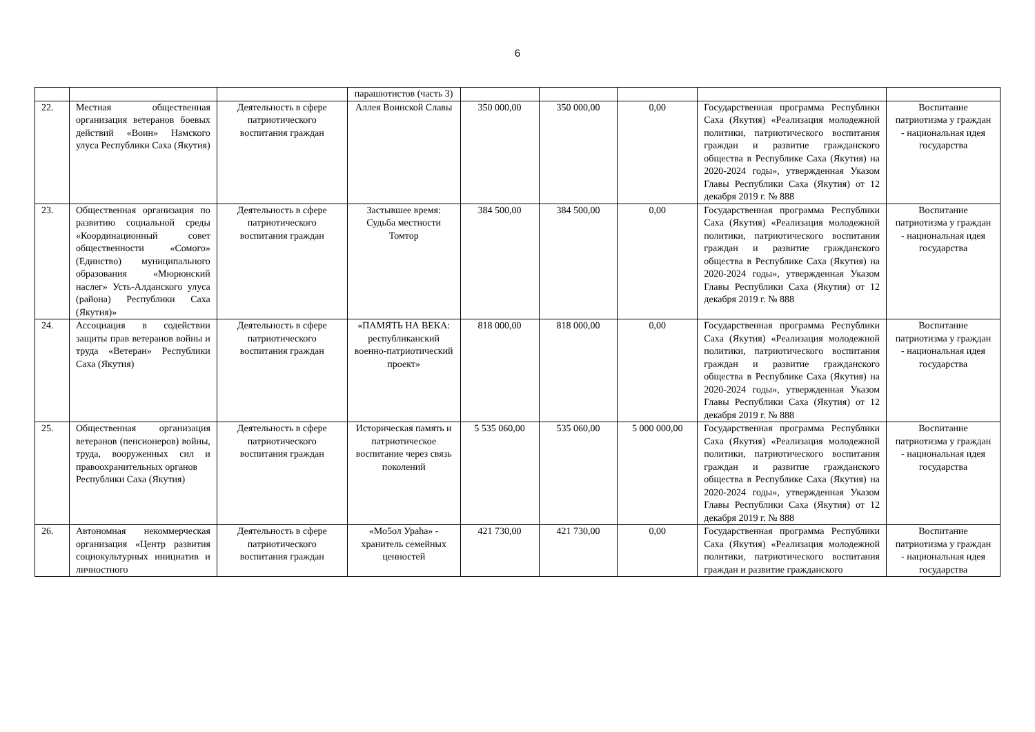6
| | | | парашютистов (часть 3) | | | | | |
| 22. | Местная общественная организация ветеранов боевых действий «Воин» Намского улуса Республики Саха (Якутия) | Деятельность в сфере патриотического воспитания граждан | Аллея Воинской Славы | 350 000,00 | 350 000,00 | 0,00 | Государственная программа Республики Саха (Якутия) «Реализация молодежной политики, патриотического воспитания граждан и развитие гражданского общества в Республике Саха (Якутия) на 2020-2024 годы», утвержденная Указом Главы Республики Саха (Якутия) от 12 декабря 2019 г. № 888 | Воспитание патриотизма у граждан - национальная идея государства |
| 23. | Общественная организация по развитию социальной среды «Координационный совет общественности «Сомого» (Единство) муниципального образования «Мюрюнский наслег» Усть-Алданского улуса (района) Республики Саха (Якутия)» | Деятельность в сфере патриотического воспитания граждан | Застывшее время: Судьба местности Томтор | 384 500,00 | 384 500,00 | 0,00 | Государственная программа Республики Саха (Якутия) «Реализация молодежной политики, патриотического воспитания граждан и развитие гражданского общества в Республике Саха (Якутия) на 2020-2024 годы», утвержденная Указом Главы Республики Саха (Якутия) от 12 декабря 2019 г. № 888 | Воспитание патриотизма у граждан - национальная идея государства |
| 24. | Ассоциация в содействии защиты прав ветеранов войны и труда «Ветеран» Республики Саха (Якутия) | Деятельность в сфере патриотического воспитания граждан | «ПАМЯТЬ НА ВЕКА: республиканский военно-патриотический проект» | 818 000,00 | 818 000,00 | 0,00 | Государственная программа Республики Саха (Якутия) «Реализация молодежной политики, патриотического воспитания граждан и развитие гражданского общества в Республике Саха (Якутия) на 2020-2024 годы», утвержденная Указом Главы Республики Саха (Якутия) от 12 декабря 2019 г. № 888 | Воспитание патриотизма у граждан - национальная идея государства |
| 25. | Общественная организация ветеранов (пенсионеров) войны, труда, вооруженных сил и правоохранительных органов Республики Саха (Якутия) | Деятельность в сфере патриотического воспитания граждан | Историческая память и патриотическое воспитание через связь поколений | 5 535 060,00 | 535 060,00 | 5 000 000,00 | Государственная программа Республики Саха (Якутия) «Реализация молодежной политики, патриотического воспитания граждан и развитие гражданского общества в Республике Саха (Якутия) на 2020-2024 годы», утвержденная Указом Главы Республики Саха (Якутия) от 12 декабря 2019 г. № 888 | Воспитание патриотизма у граждан - национальная идея государства |
| 26. | Автономная некоммерческая организация «Центр развития социокультурных инициатив и личностного | Деятельность в сфере патриотического воспитания граждан | «Мо5ол Ураhа» - хранитель семейных ценностей | 421 730,00 | 421 730,00 | 0,00 | Государственная программа Республики Саха (Якутия) «Реализация молодежной политики, патриотического воспитания граждан и развитие гражданского | Воспитание патриотизма у граждан - национальная идея государства |